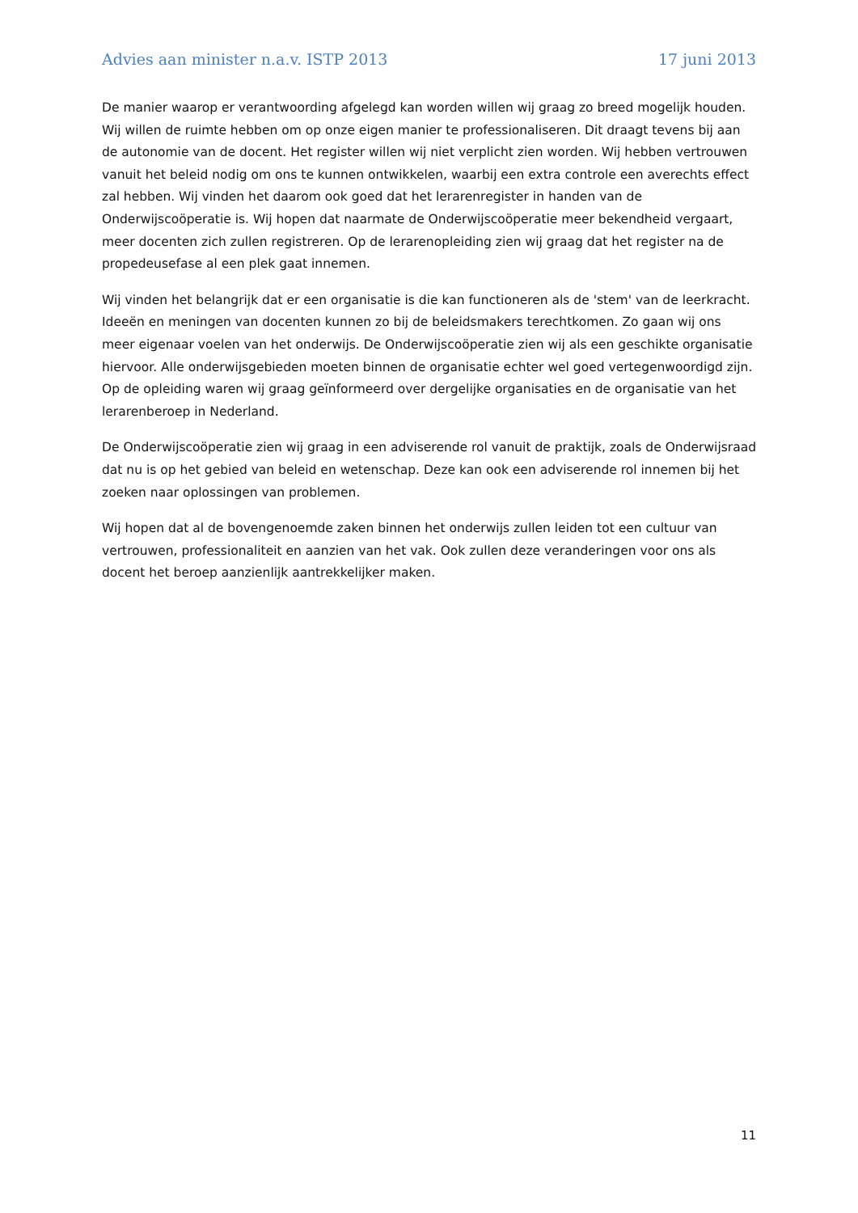Advies aan minister n.a.v. ISTP 2013 17 juni 2013
De manier waarop er verantwoording afgelegd kan worden willen wij graag zo breed mogelijk houden. Wij willen de ruimte hebben om op onze eigen manier te professionaliseren. Dit draagt tevens bij aan de autonomie van de docent. Het register willen wij niet verplicht zien worden. Wij hebben vertrouwen vanuit het beleid nodig om ons te kunnen ontwikkelen, waarbij een extra controle een averechts effect zal hebben. Wij vinden het daarom ook goed dat het lerarenregister in handen van de Onderwijscoöperatie is. Wij hopen dat naarmate de Onderwijscoöperatie meer bekendheid vergaart, meer docenten zich zullen registreren. Op de lerarenopleiding zien wij graag dat het register na de propedeusefase al een plek gaat innemen.
Wij vinden het belangrijk dat er een organisatie is die kan functioneren als de 'stem' van de leerkracht. Ideeën en meningen van docenten kunnen zo bij de beleidsmakers terechtkomen. Zo gaan wij ons meer eigenaar voelen van het onderwijs. De Onderwijscoöperatie zien wij als een geschikte organisatie hiervoor. Alle onderwijsgebieden moeten binnen de organisatie echter wel goed vertegenwoordigd zijn. Op de opleiding waren wij graag geïnformeerd over dergelijke organisaties en de organisatie van het lerarenberoep in Nederland.
De Onderwijscoöperatie zien wij graag in een adviserende rol vanuit de praktijk, zoals de Onderwijsraad dat nu is op het gebied van beleid en wetenschap. Deze kan ook een adviserende rol innemen bij het zoeken naar oplossingen van problemen.
Wij hopen dat al de bovengenoemde zaken binnen het onderwijs zullen leiden tot een cultuur van vertrouwen, professionaliteit en aanzien van het vak. Ook zullen deze veranderingen voor ons als docent het beroep aanzienlijk aantrekkelijker maken.
11